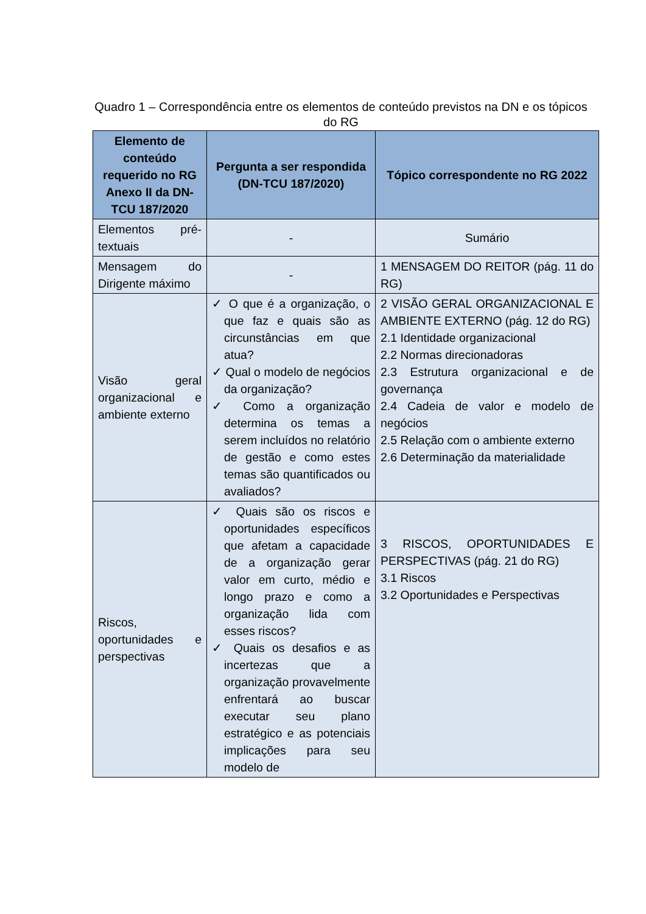Quadro 1 – Correspondência entre os elementos de conteúdo previstos na DN e os tópicos do RG
| Elemento de conteúdo requerido no RG Anexo II da DN-TCU 187/2020 | Pergunta a ser respondida (DN-TCU 187/2020) | Tópico correspondente no RG 2022 |
| --- | --- | --- |
| Elementos pré-textuais | - | Sumário |
| Mensagem do Dirigente máximo | - | 1 MENSAGEM DO REITOR (pág. 11 do RG) |
| Visão geral organizacional e ambiente externo | ✓ O que é a organização, o que faz e quais são as circunstâncias em que atua? ✓ Qual o modelo de negócios da organização? ✓ Como a organização determina os temas a serem incluídos no relatório de gestão e como estes temas são quantificados ou avaliados? | 2 VISÃO GERAL ORGANIZACIONAL E AMBIENTE EXTERNO (pág. 12 do RG) 2.1 Identidade organizacional 2.2 Normas direcionadoras 2.3 Estrutura organizacional e de governança 2.4 Cadeia de valor e modelo de negócios 2.5 Relação com o ambiente externo 2.6 Determinação da materialidade |
| Riscos, oportunidades e perspectivas | ✓ Quais são os riscos e oportunidades específicos que afetam a capacidade de a organização gerar valor em curto, médio e longo prazo e como a organização lida com esses riscos? ✓ Quais os desafios e as incertezas que a organização provavelmente enfrentará ao buscar executar seu plano estratégico e as potenciais implicações para seu modelo de | 3 RISCOS, OPORTUNIDADES E PERSPECTIVAS (pág. 21 do RG) 3.1 Riscos 3.2 Oportunidades e Perspectivas |